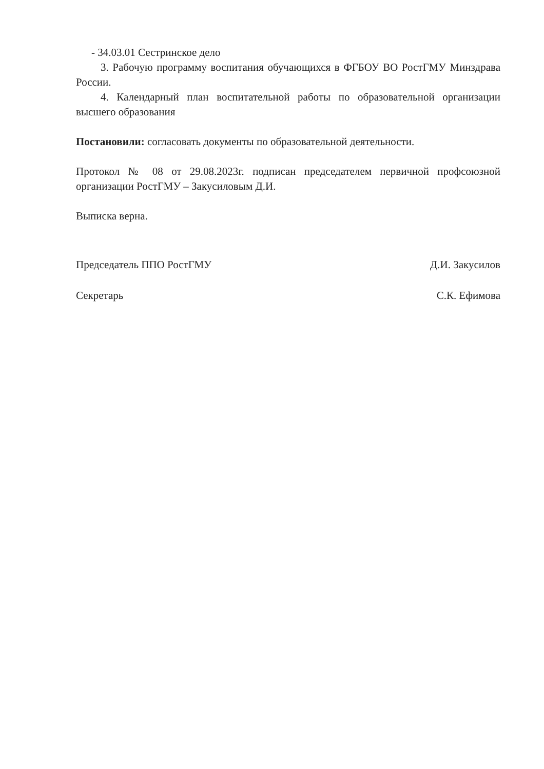- 34.03.01 Сестринское дело
3. Рабочую программу воспитания обучающихся в ФГБОУ ВО РостГМУ Минздрава России.
4. Календарный план воспитательной работы по образовательной организации высшего образования
Постановили: согласовать документы по образовательной деятельности.
Протокол № 08 от 29.08.2023г. подписан председателем первичной профсоюзной организации РостГМУ – Закусиловым Д.И.
Выписка верна.
Председатель ППО РостГМУ Д.И. Закусилов
Секретарь С.К. Ефимова